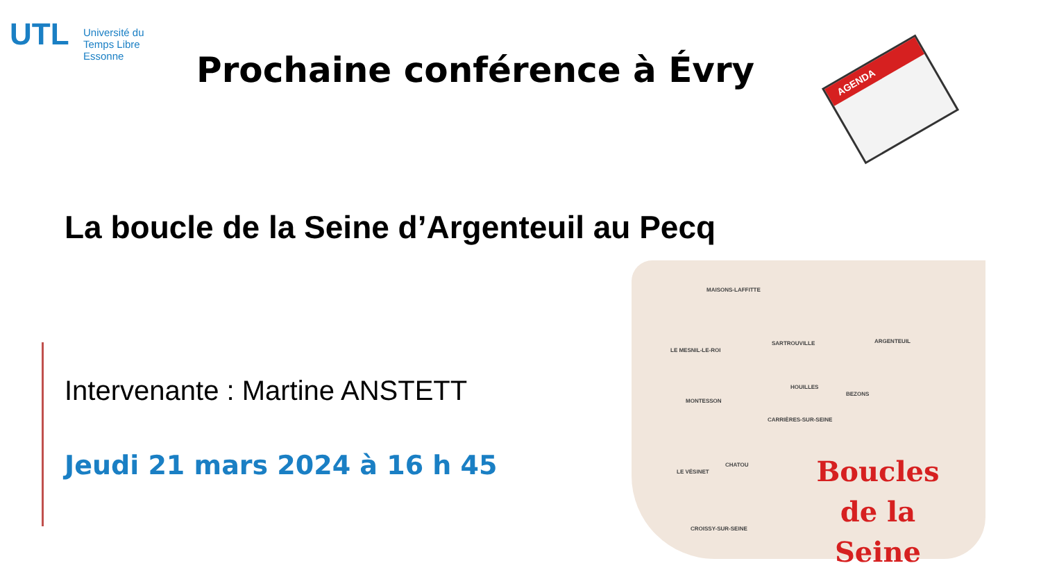UTL
Université du
Temps Libre
Essonne
Prochaine conférence à Évry AGENDA
La boucle de la Seine d’Argenteuil au Pecq
Intervenante : Martine ANSTETT
Jeudi 21 mars 2024 à 16 h 45
MAISONS-LAFFITTE
SARTROUVILLE ARGENTEUIL
LE MESNIL-LE-ROI
HOUILLES
BEZONS
MONTESSON
CARRIÈRES-SUR-SEINE
CHATOU
LE VÉSINET
CROISSY-SUR-SEINE
Boucles de la Seine